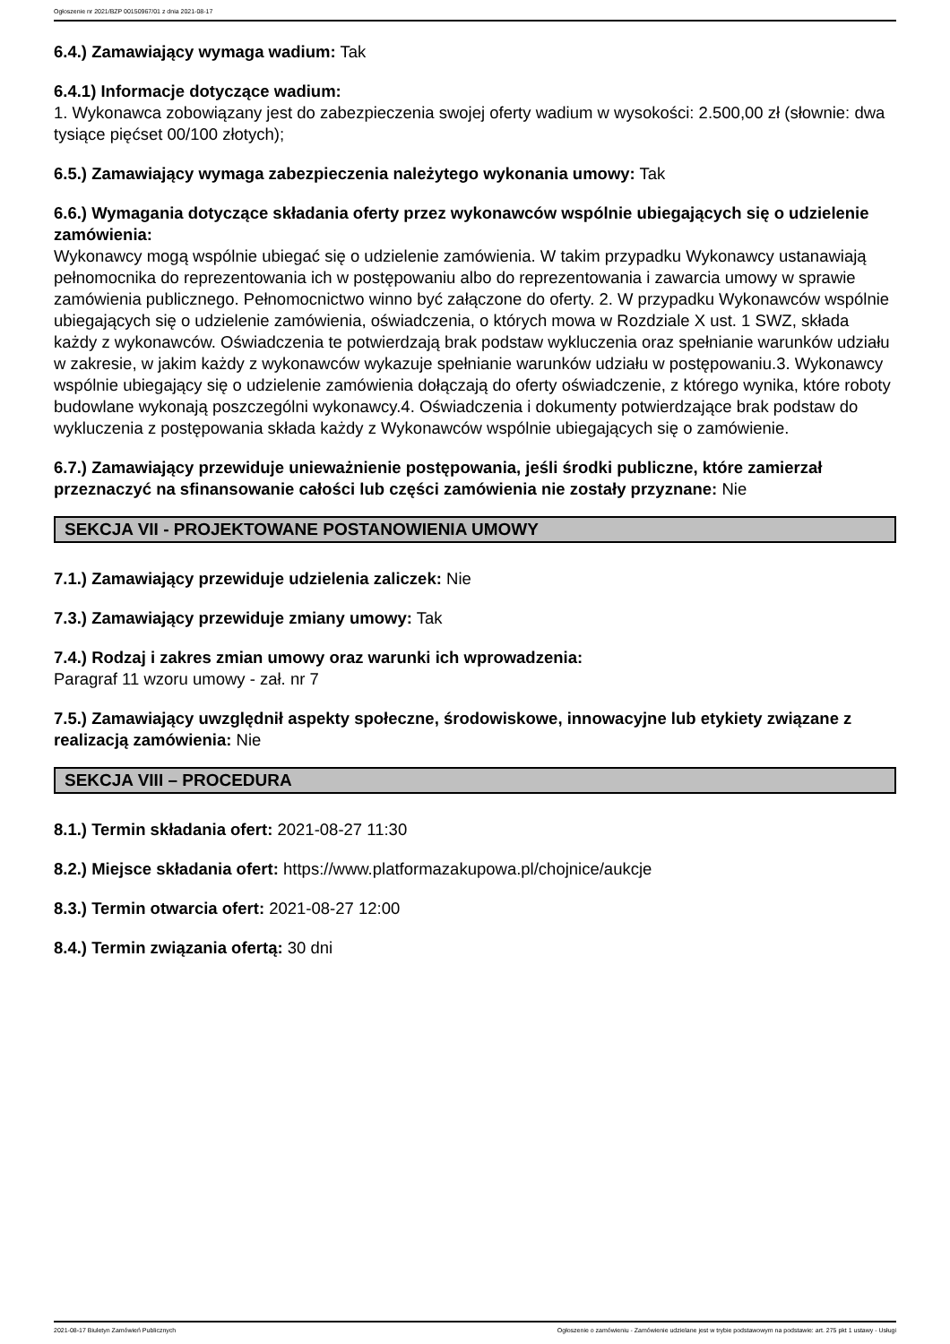Ogłoszenie nr 2021/BZP 00150967/01 z dnia 2021-08-17
6.4.) Zamawiający wymaga wadium: Tak
6.4.1) Informacje dotyczące wadium:
1. Wykonawca zobowiązany jest do zabezpieczenia swojej oferty wadium w wysokości: 2.500,00 zł (słownie: dwa tysiące pięćset 00/100 złotych);
6.5.) Zamawiający wymaga zabezpieczenia należytego wykonania umowy: Tak
6.6.) Wymagania dotyczące składania oferty przez wykonawców wspólnie ubiegających się o udzielenie zamówienia:
Wykonawcy mogą wspólnie ubiegać się o udzielenie zamówienia. W takim przypadku Wykonawcy ustanawiają pełnomocnika do reprezentowania ich w postępowaniu albo do reprezentowania i zawarcia umowy w sprawie zamówienia publicznego. Pełnomocnictwo winno być załączone do oferty. 2. W przypadku Wykonawców wspólnie ubiegających się o udzielenie zamówienia, oświadczenia, o których mowa w Rozdziale X ust. 1 SWZ, składa każdy z wykonawców. Oświadczenia te potwierdzają brak podstaw wykluczenia oraz spełnianie warunków udziału w zakresie, w jakim każdy z wykonawców wykazuje spełnianie warunków udziału w postępowaniu.3. Wykonawcy wspólnie ubiegający się o udzielenie zamówienia dołączają do oferty oświadczenie, z którego wynika, które roboty budowlane wykonają poszczególni wykonawcy.4. Oświadczenia i dokumenty potwierdzające brak podstaw do wykluczenia z postępowania składa każdy z Wykonawców wspólnie ubiegających się o zamówienie.
6.7.) Zamawiający przewiduje unieważnienie postępowania, jeśli środki publiczne, które zamierzał przeznaczyć na sfinansowanie całości lub części zamówienia nie zostały przyznane: Nie
SEKCJA VII - PROJEKTOWANE POSTANOWIENIA UMOWY
7.1.) Zamawiający przewiduje udzielenia zaliczek: Nie
7.3.) Zamawiający przewiduje zmiany umowy: Tak
7.4.) Rodzaj i zakres zmian umowy oraz warunki ich wprowadzenia:
Paragraf 11 wzoru umowy - zał. nr 7
7.5.) Zamawiający uwzględnił aspekty społeczne, środowiskowe, innowacyjne lub etykiety związane z realizacją zamówienia: Nie
SEKCJA VIII – PROCEDURA
8.1.) Termin składania ofert: 2021-08-27 11:30
8.2.) Miejsce składania ofert: https://www.platformazakupowa.pl/chojnice/aukcje
8.3.) Termin otwarcia ofert: 2021-08-27 12:00
8.4.) Termin związania ofertą: 30 dni
2021-08-17 Biuletyn Zamówień Publicznych Ogłoszenie o zamówieniu - Zamówienie udzielane jest w trybie podstawowym na podstawie: art. 275 pkt 1 ustawy - Usługi